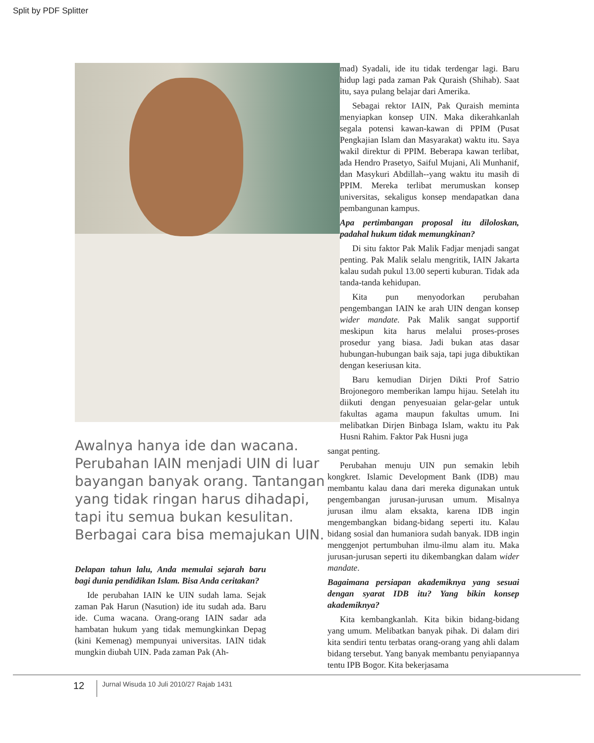Split by PDF Splitter
Awalnya hanya ide dan wacana. Perubahan IAIN menjadi UIN di luar bayangan banyak orang. Tantangan yang tidak ringan harus dihadapi, tapi itu semua bukan kesulitan. Berbagai cara bisa memajukan UIN.
Delapan tahun lalu, Anda memulai sejarah baru bagi dunia pendidikan Islam. Bisa Anda ceritakan?
Ide perubahan IAIN ke UIN sudah lama. Sejak zaman Pak Harun (Nasution) ide itu sudah ada. Baru ide. Cuma wacana. Orang-orang IAIN sadar ada hambatan hukum yang tidak memungkinkan Depag (kini Kemenag) mempunyai universitas. IAIN tidak mungkin diubah UIN. Pada zaman Pak (Ah-
mad) Syadali, ide itu tidak terdengar lagi. Baru hidup lagi pada zaman Pak Quraish (Shihab). Saat itu, saya pulang belajar dari Amerika.
Sebagai rektor IAIN, Pak Quraish meminta menyiapkan konsep UIN. Maka dikerahkanlah segala potensi kawan-kawan di PPIM (Pusat Pengkajian Islam dan Masyarakat) waktu itu. Saya wakil direktur di PPIM. Beberapa kawan terlibat, ada Hendro Prasetyo, Saiful Mujani, Ali Munhanif, dan Masykuri Abdillah--yang waktu itu masih di PPIM. Mereka terlibat merumuskan konsep universitas, sekaligus konsep mendapatkan dana pembangunan kampus.
Apa pertimbangan proposal itu diloloskan, padahal hukum tidak memungkinan?
Di situ faktor Pak Malik Fadjar menjadi sangat penting. Pak Malik selalu mengritik, IAIN Jakarta kalau sudah pukul 13.00 seperti kuburan. Tidak ada tanda-tanda kehidupan.
Kita pun menyodorkan perubahan pengembangan IAIN ke arah UIN dengan konsep wider mandate. Pak Malik sangat supportif meskipun kita harus melalui proses-proses prosedur yang biasa. Jadi bukan atas dasar hubungan-hubungan baik saja, tapi juga dibuktikan dengan keseriusan kita.
Baru kemudian Dirjen Dikti Prof Satrio Brojonegoro memberikan lampu hijau. Setelah itu diikuti dengan penyesuaian gelar-gelar untuk fakultas agama maupun fakultas umum. Ini melibatkan Dirjen Binbaga Islam, waktu itu Pak Husni Rahim. Faktor Pak Husni juga
sangat penting.
Perubahan menuju UIN pun semakin lebih kongkret. Islamic Development Bank (IDB) mau membantu kalau dana dari mereka digunakan untuk pengembangan jurusan-jurusan umum. Misalnya jurusan ilmu alam eksakta, karena IDB ingin mengembangkan bidang-bidang seperti itu. Kalau bidang sosial dan humaniora sudah banyak. IDB ingin menggenjot pertumbuhan ilmu-ilmu alam itu. Maka jurusan-jurusan seperti itu dikembangkan dalam wider mandate.
Bagaimana persiapan akademiknya yang sesuai dengan syarat IDB itu? Yang bikin konsep akademiknya?
Kita kembangkanlah. Kita bikin bidang-bidang yang umum. Melibatkan banyak pihak. Di dalam diri kita sendiri tentu terbatas orang-orang yang ahli dalam bidang tersebut. Yang banyak membantu penyiapannya tentu IPB Bogor. Kita bekerjasama
12
Jurnal Wisuda 10 Juli 2010/27 Rajab 1431